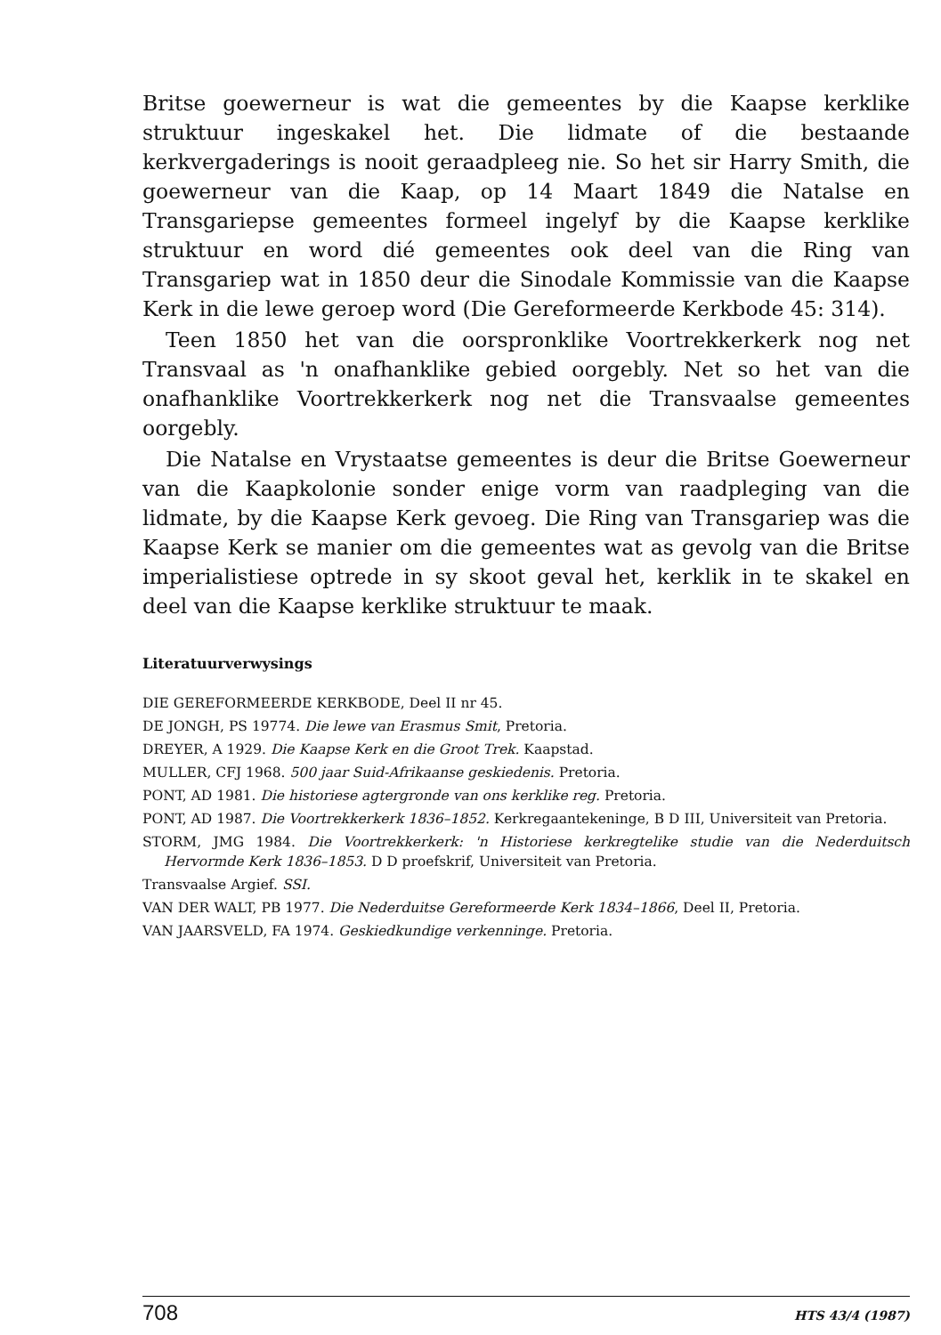Britse goewerneur is wat die gemeentes by die Kaapse kerklike struktuur ingeskakel het. Die lidmate of die bestaande kerkvergaderings is nooit geraadpleeg nie. So het sir Harry Smith, die goewerneur van die Kaap, op 14 Maart 1849 die Natalse en Transgariepse gemeentes formeel ingelyf by die Kaapse kerklike struktuur en word dié gemeentes ook deel van die Ring van Transgariep wat in 1850 deur die Sinodale Kommissie van die Kaapse Kerk in die lewe geroep word (Die Gereformeerde Kerkbode 45: 314).
Teen 1850 het van die oorspronklike Voortrekkerkerk nog net Transvaal as 'n onafhanklike gebied oorgebly. Net so het van die onafhanklike Voortrekkerkerk nog net die Transvaalse gemeentes oorgebly.
Die Natalse en Vrystaatse gemeentes is deur die Britse Goewerneur van die Kaapkolonie sonder enige vorm van raadpleging van die lidmate, by die Kaapse Kerk gevoeg. Die Ring van Transgariep was die Kaapse Kerk se manier om die gemeentes wat as gevolg van die Britse imperialistiese optrede in sy skoot geval het, kerklik in te skakel en deel van die Kaapse kerklike struktuur te maak.
Literatuurverwysings
DIE GEREFORMEERDE KERKBODE, Deel II nr 45.
DE JONGH, PS 19774. Die lewe van Erasmus Smit, Pretoria.
DREYER, A 1929. Die Kaapse Kerk en die Groot Trek. Kaapstad.
MULLER, CFJ 1968. 500 jaar Suid-Afrikaanse geskiedenis. Pretoria.
PONT, AD 1981. Die historiese agtergronde van ons kerklike reg. Pretoria.
PONT, AD 1987. Die Voortrekkerkerk 1836–1852. Kerkregaantekeninge, B D III, Universiteit van Pretoria.
STORM, JMG 1984. Die Voortrekkerkerk: 'n Historiese kerkregtelike studie van die Nederduitsch Hervormde Kerk 1836–1853. D D proefskrif, Universiteit van Pretoria.
Transvaalse Argief. SSI.
VAN DER WALT, PB 1977. Die Nederduitse Gereformeerde Kerk 1834–1866, Deel II, Pretoria.
VAN JAARSVELD, FA 1974. Geskiedkundige verkenninge. Pretoria.
708 HTS 43/4 (1987)